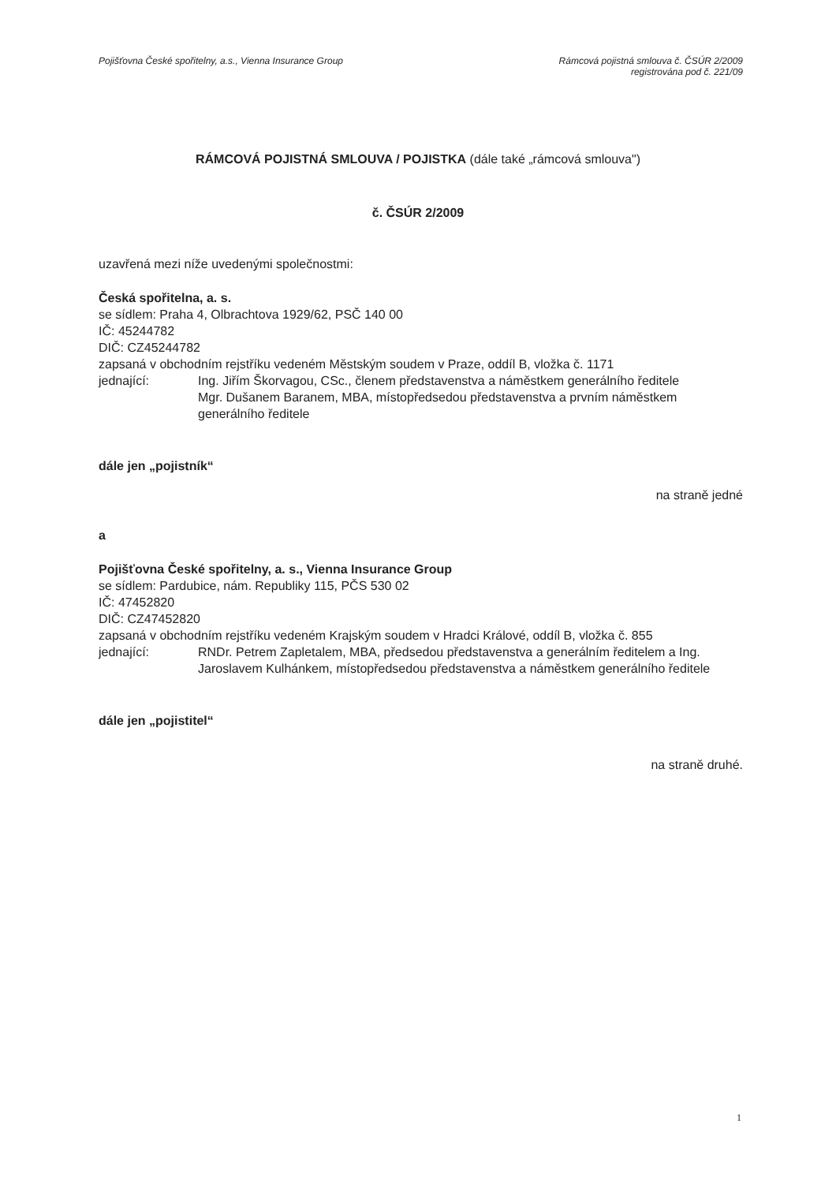Pojišťovna České spořitelny, a.s., Vienna Insurance Group
Rámcová pojistná smlouva č. ČSÚR 2/2009
registrována pod č. 221/09
RÁMCOVÁ POJISTNÁ SMLOUVA / POJISTKA (dále také „rámcová smlouva")
č. ČSÚR 2/2009
uzavřená mezi níže uvedenými společnostmi:
Česká spořitelna, a. s.
se sídlem: Praha 4, Olbrachtova 1929/62, PSČ 140 00
IČ: 45244782
DIČ: CZ45244782
zapsaná v obchodním rejstříku vedeném Městským soudem v Praze, oddíl B, vložka č. 1171
jednající: Ing. Jiřím Škorvagou, CSc., členem představenstva a náměstkem generálního ředitele
Mgr. Dušanem Baranem, MBA, místopředsedou představenstva a prvním náměstkem generálního ředitele
dále jen „pojistník“
na straně jedné
a
Pojišťovna České spořitelny, a. s., Vienna Insurance Group
se sídlem: Pardubice, nám. Republiky 115, PČS 530 02
IČ: 47452820
DIČ: CZ47452820
zapsaná v obchodním rejstříku vedeném Krajským soudem v Hradci Králové, oddíl B, vložka č. 855
jednající: RNDr. Petrem Zapletalem, MBA, předsedou představenstva a generálním ředitelem a Ing. Jaroslavem Kulhánkem, místopředsedou představenstva a náměstkem generálního ředitele
dále jen „pojistitel“
na straně druhé.
1